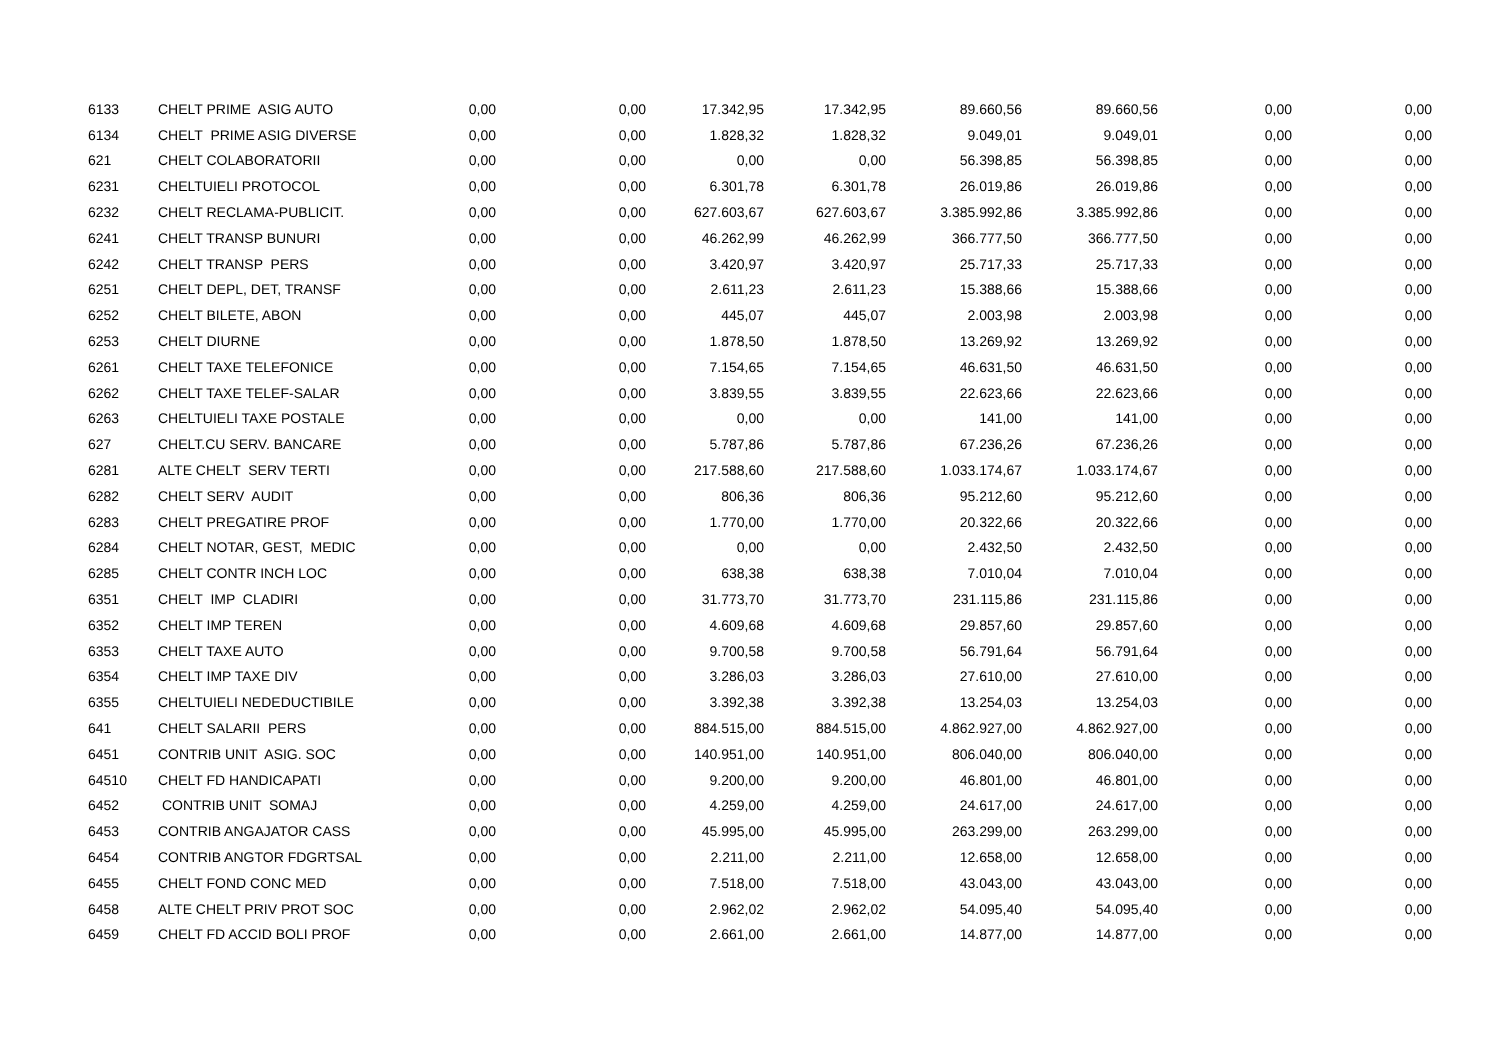| 6133 | CHELT PRIME ASIG AUTO | 0,00 | 0,00 | 17.342,95 | 17.342,95 | 89.660,56 | 89.660,56 | 0,00 | 0,00 |
| 6134 | CHELT PRIME ASIG DIVERSE | 0,00 | 0,00 | 1.828,32 | 1.828,32 | 9.049,01 | 9.049,01 | 0,00 | 0,00 |
| 621 | CHELT COLABORATORII | 0,00 | 0,00 | 0,00 | 0,00 | 56.398,85 | 56.398,85 | 0,00 | 0,00 |
| 6231 | CHELTUIELI PROTOCOL | 0,00 | 0,00 | 6.301,78 | 6.301,78 | 26.019,86 | 26.019,86 | 0,00 | 0,00 |
| 6232 | CHELT RECLAMA-PUBLICIT. | 0,00 | 0,00 | 627.603,67 | 627.603,67 | 3.385.992,86 | 3.385.992,86 | 0,00 | 0,00 |
| 6241 | CHELT TRANSP BUNURI | 0,00 | 0,00 | 46.262,99 | 46.262,99 | 366.777,50 | 366.777,50 | 0,00 | 0,00 |
| 6242 | CHELT TRANSP PERS | 0,00 | 0,00 | 3.420,97 | 3.420,97 | 25.717,33 | 25.717,33 | 0,00 | 0,00 |
| 6251 | CHELT DEPL, DET, TRANSF | 0,00 | 0,00 | 2.611,23 | 2.611,23 | 15.388,66 | 15.388,66 | 0,00 | 0,00 |
| 6252 | CHELT BILETE, ABON | 0,00 | 0,00 | 445,07 | 445,07 | 2.003,98 | 2.003,98 | 0,00 | 0,00 |
| 6253 | CHELT DIURNE | 0,00 | 0,00 | 1.878,50 | 1.878,50 | 13.269,92 | 13.269,92 | 0,00 | 0,00 |
| 6261 | CHELT TAXE TELEFONICE | 0,00 | 0,00 | 7.154,65 | 7.154,65 | 46.631,50 | 46.631,50 | 0,00 | 0,00 |
| 6262 | CHELT TAXE TELEF-SALAR | 0,00 | 0,00 | 3.839,55 | 3.839,55 | 22.623,66 | 22.623,66 | 0,00 | 0,00 |
| 6263 | CHELTUIELI TAXE POSTALE | 0,00 | 0,00 | 0,00 | 0,00 | 141,00 | 141,00 | 0,00 | 0,00 |
| 627 | CHELT.CU SERV. BANCARE | 0,00 | 0,00 | 5.787,86 | 5.787,86 | 67.236,26 | 67.236,26 | 0,00 | 0,00 |
| 6281 | ALTE CHELT SERV TERTI | 0,00 | 0,00 | 217.588,60 | 217.588,60 | 1.033.174,67 | 1.033.174,67 | 0,00 | 0,00 |
| 6282 | CHELT SERV AUDIT | 0,00 | 0,00 | 806,36 | 806,36 | 95.212,60 | 95.212,60 | 0,00 | 0,00 |
| 6283 | CHELT PREGATIRE PROF | 0,00 | 0,00 | 1.770,00 | 1.770,00 | 20.322,66 | 20.322,66 | 0,00 | 0,00 |
| 6284 | CHELT NOTAR, GEST, MEDIC | 0,00 | 0,00 | 0,00 | 0,00 | 2.432,50 | 2.432,50 | 0,00 | 0,00 |
| 6285 | CHELT CONTR INCH LOC | 0,00 | 0,00 | 638,38 | 638,38 | 7.010,04 | 7.010,04 | 0,00 | 0,00 |
| 6351 | CHELT IMP CLADIRI | 0,00 | 0,00 | 31.773,70 | 31.773,70 | 231.115,86 | 231.115,86 | 0,00 | 0,00 |
| 6352 | CHELT IMP TEREN | 0,00 | 0,00 | 4.609,68 | 4.609,68 | 29.857,60 | 29.857,60 | 0,00 | 0,00 |
| 6353 | CHELT TAXE AUTO | 0,00 | 0,00 | 9.700,58 | 9.700,58 | 56.791,64 | 56.791,64 | 0,00 | 0,00 |
| 6354 | CHELT IMP TAXE DIV | 0,00 | 0,00 | 3.286,03 | 3.286,03 | 27.610,00 | 27.610,00 | 0,00 | 0,00 |
| 6355 | CHELTUIELI NEDEDUCTIBILE | 0,00 | 0,00 | 3.392,38 | 3.392,38 | 13.254,03 | 13.254,03 | 0,00 | 0,00 |
| 641 | CHELT SALARII PERS | 0,00 | 0,00 | 884.515,00 | 884.515,00 | 4.862.927,00 | 4.862.927,00 | 0,00 | 0,00 |
| 6451 | CONTRIB UNIT ASIG. SOC | 0,00 | 0,00 | 140.951,00 | 140.951,00 | 806.040,00 | 806.040,00 | 0,00 | 0,00 |
| 64510 | CHELT FD HANDICAPATI | 0,00 | 0,00 | 9.200,00 | 9.200,00 | 46.801,00 | 46.801,00 | 0,00 | 0,00 |
| 6452 | CONTRIB UNIT SOMAJ | 0,00 | 0,00 | 4.259,00 | 4.259,00 | 24.617,00 | 24.617,00 | 0,00 | 0,00 |
| 6453 | CONTRIB ANGAJATOR CASS | 0,00 | 0,00 | 45.995,00 | 45.995,00 | 263.299,00 | 263.299,00 | 0,00 | 0,00 |
| 6454 | CONTRIB ANGTOR FDGRTSAL | 0,00 | 0,00 | 2.211,00 | 2.211,00 | 12.658,00 | 12.658,00 | 0,00 | 0,00 |
| 6455 | CHELT FOND CONC MED | 0,00 | 0,00 | 7.518,00 | 7.518,00 | 43.043,00 | 43.043,00 | 0,00 | 0,00 |
| 6458 | ALTE CHELT PRIV PROT SOC | 0,00 | 0,00 | 2.962,02 | 2.962,02 | 54.095,40 | 54.095,40 | 0,00 | 0,00 |
| 6459 | CHELT FD ACCID BOLI PROF | 0,00 | 0,00 | 2.661,00 | 2.661,00 | 14.877,00 | 14.877,00 | 0,00 | 0,00 |